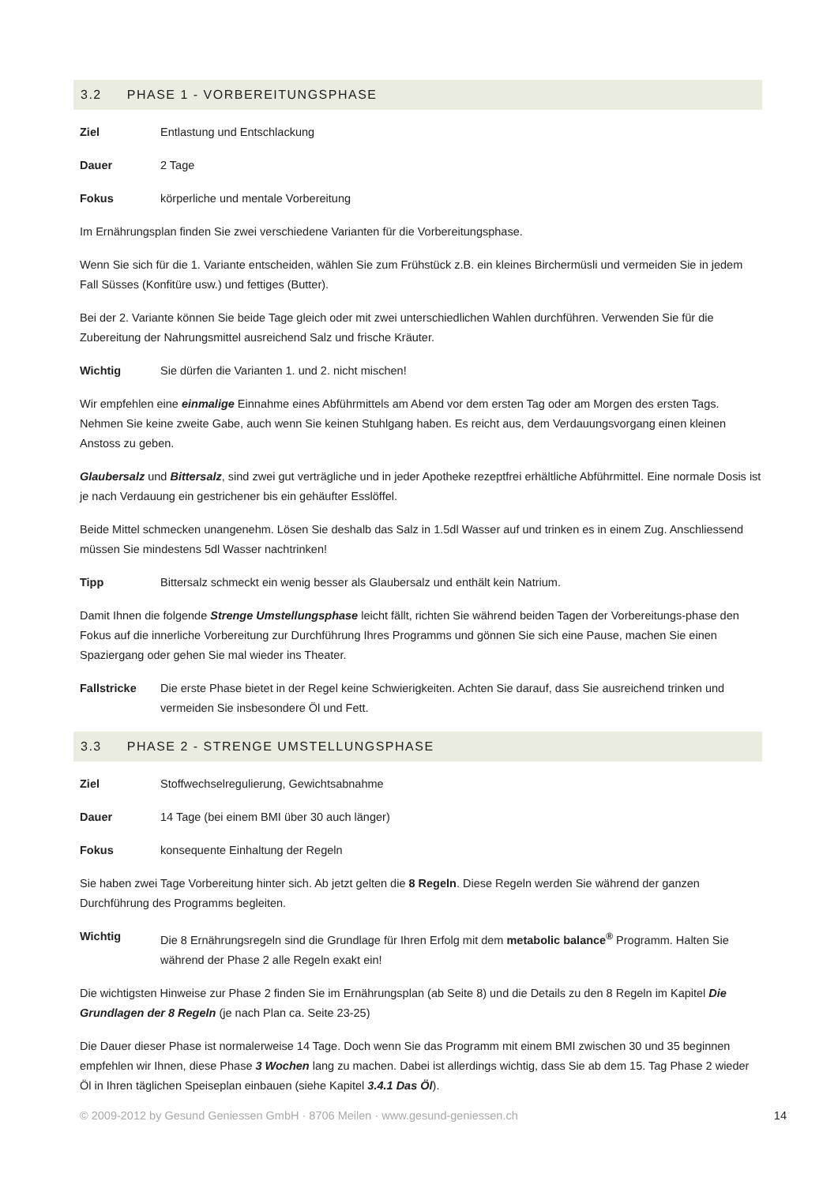3.2 PHASE 1 - VORBEREITUNGSPHASE
Ziel Entlastung und Entschlackung
Dauer 2 Tage
Fokus körperliche und mentale Vorbereitung
Im Ernährungsplan finden Sie zwei verschiedene Varianten für die Vorbereitungsphase.
Wenn Sie sich für die 1. Variante entscheiden, wählen Sie zum Frühstück z.B. ein kleines Birchermüsli und vermeiden Sie in jedem Fall Süsses (Konfitüre usw.) und fettiges (Butter).
Bei der 2. Variante können Sie beide Tage gleich oder mit zwei unterschiedlichen Wahlen durchführen. Verwenden Sie für die Zubereitung der Nahrungsmittel ausreichend Salz und frische Kräuter.
Wichtig Sie dürfen die Varianten 1. und 2. nicht mischen!
Wir empfehlen eine einmalige Einnahme eines Abführmittels am Abend vor dem ersten Tag oder am Morgen des ersten Tags. Nehmen Sie keine zweite Gabe, auch wenn Sie keinen Stuhlgang haben. Es reicht aus, dem Verdauungsvorgang einen kleinen Anstoss zu geben.
Glaubersalz und Bittersalz, sind zwei gut verträgliche und in jeder Apotheke rezeptfrei erhältliche Abführmittel. Eine normale Dosis ist je nach Verdauung ein gestrichener bis ein gehäufter Esslöffel.
Beide Mittel schmecken unangenehm. Lösen Sie deshalb das Salz in 1.5dl Wasser auf und trinken es in einem Zug. Anschliessend müssen Sie mindestens 5dl Wasser nachtrinken!
Tipp Bittersalz schmeckt ein wenig besser als Glaubersalz und enthält kein Natrium.
Damit Ihnen die folgende Strenge Umstellungsphase leicht fällt, richten Sie während beiden Tagen der Vorbereitungs-phase den Fokus auf die innerliche Vorbereitung zur Durchführung Ihres Programms und gönnen Sie sich eine Pause, machen Sie einen Spaziergang oder gehen Sie mal wieder ins Theater.
Fallstricke Die erste Phase bietet in der Regel keine Schwierigkeiten. Achten Sie darauf, dass Sie ausreichend trinken und vermeiden Sie insbesondere Öl und Fett.
3.3 PHASE 2 - STRENGE UMSTELLUNGSPHASE
Ziel Stoffwechselregulierung, Gewichtsabnahme
Dauer 14 Tage (bei einem BMI über 30 auch länger)
Fokus konsequente Einhaltung der Regeln
Sie haben zwei Tage Vorbereitung hinter sich. Ab jetzt gelten die 8 Regeln. Diese Regeln werden Sie während der ganzen Durchführung des Programms begleiten.
Wichtig Die 8 Ernährungsregeln sind die Grundlage für Ihren Erfolg mit dem metabolic balance<sup>®</sup> Programm. Halten Sie während der Phase 2 alle Regeln exakt ein!
Die wichtigsten Hinweise zur Phase 2 finden Sie im Ernährungsplan (ab Seite 8) und die Details zu den 8 Regeln im Kapitel Die Grundlagen der 8 Regeln (je nach Plan ca. Seite 23-25)
Die Dauer dieser Phase ist normalerweise 14 Tage. Doch wenn Sie das Programm mit einem BMI zwischen 30 und 35 beginnen empfehlen wir Ihnen, diese Phase 3 Wochen lang zu machen. Dabei ist allerdings wichtig, dass Sie ab dem 15. Tag Phase 2 wieder Öl in Ihren täglichen Speiseplan einbauen (siehe Kapitel 3.4.1 Das Öl).
© 2009-2012 by Gesund Geniessen GmbH · 8706 Meilen · www.gesund-geniessen.ch 14